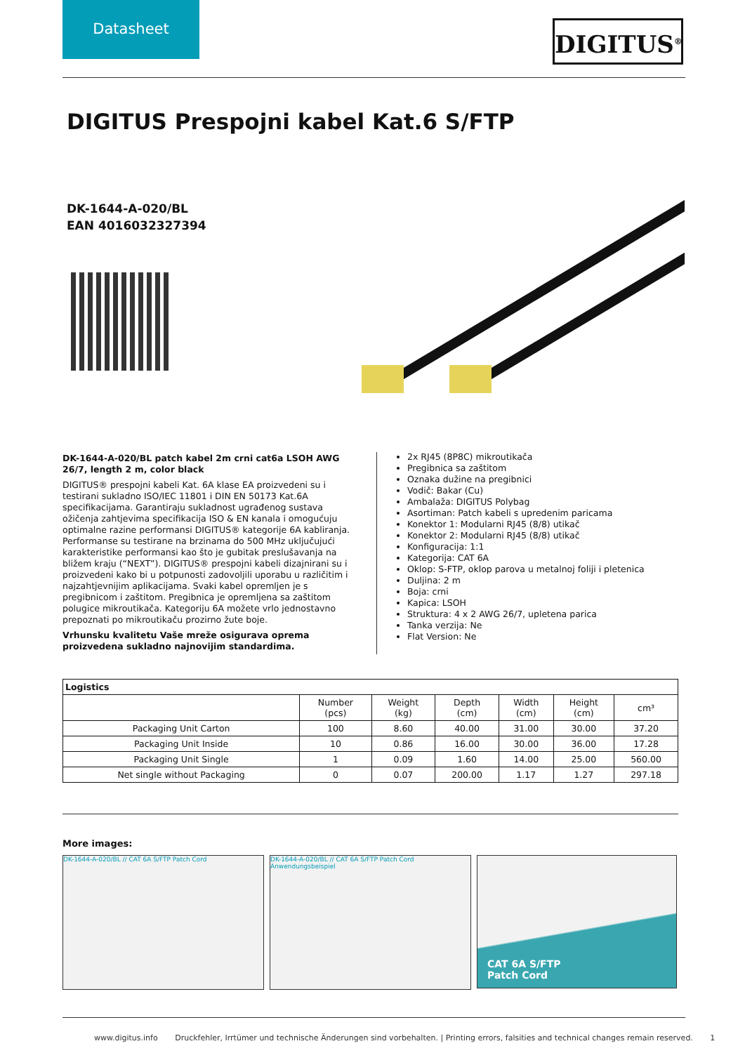Datasheet
DIGITUS<sup>®</sup>
DIGITUS Prespojni kabel Kat.6 S/FTP
DK-1644-A-020/BL
EAN 4016032327394
DK-1644-A-020/BL patch kabel 2m crni cat6a LSOH AWG 26/7, length 2 m, color black
DIGITUS® prespojni kabeli Kat. 6A klase EA proizvedeni su i testirani sukladno ISO/IEC 11801 i DIN EN 50173 Kat.6A specifikacijama. Garantiraju sukladnost ugrađenog sustava ožičenja zahtjevima specifikacija ISO & EN kanala i omogućuju optimalne razine performansi DIGITUS® kategorije 6A kabliranja. Performanse su testirane na brzinama do 500 MHz uključujući karakteristike performansi kao što je gubitak preslušavanja na bližem kraju (“NEXT”). DIGITUS® prespojni kabeli dizajnirani su i proizvedeni kako bi u potpunosti zadovoljili uporabu u različitim i najzahtjevnijim aplikacijama. Svaki kabel opremljen je s pregibnicom i zaštitom. Pregibnica je opremljena sa zaštitom polugice mikroutikača. Kategoriju 6A možete vrlo jednostavno prepoznati po mikroutikaču prozirno žute boje.
Vrhunsku kvalitetu Vaše mreže osigurava oprema proizvedena sukladno najnovijim standardima.
2x RJ45 (8P8C) mikroutikača
Pregibnica sa zaštitom
Oznaka dužine na pregibnici
Vodič: Bakar (Cu)
Ambalaža: DIGITUS Polybag
Asortiman: Patch kabeli s upredenim paricama
Konektor 1: Modularni RJ45 (8/8) utikač
Konektor 2: Modularni RJ45 (8/8) utikač
Konfiguracija: 1:1
Kategorija: CAT 6A
Oklop: S-FTP, oklop parova u metalnoj foliji i pletenica
Duljina: 2 m
Boja: crni
Kapica: LSOH
Struktura: 4 x 2 AWG 26/7, upletena parica
Tanka verzija: Ne
Flat Version: Ne
| Logistics | | | | | | |
| --- | --- | --- | --- | --- | --- | --- |
| | Number (pcs) | Weight (kg) | Depth (cm) | Width (cm) | Height (cm) | cm³ |
| Packaging Unit Carton | 100 | 8.60 | 40.00 | 31.00 | 30.00 | 37.20 |
| Packaging Unit Inside | 10 | 0.86 | 16.00 | 30.00 | 36.00 | 17.28 |
| Packaging Unit Single | 1 | 0.09 | 1.60 | 14.00 | 25.00 | 560.00 |
| Net single without Packaging | 0 | 0.07 | 200.00 | 1.17 | 1.27 | 297.18 |
More images:
DK-1644-A-020/BL // CAT 6A S/FTP Patch Cord DK-1644-A-020/BL // CAT 6A S/FTP Patch Cord
Anwendungsbeispiel
CAT 6A S/FTP
Patch Cord
www.digitus.info Druckfehler, Irrtümer und technische Änderungen sind vorbehalten. | Printing errors, falsities and technical changes remain reserved. 1